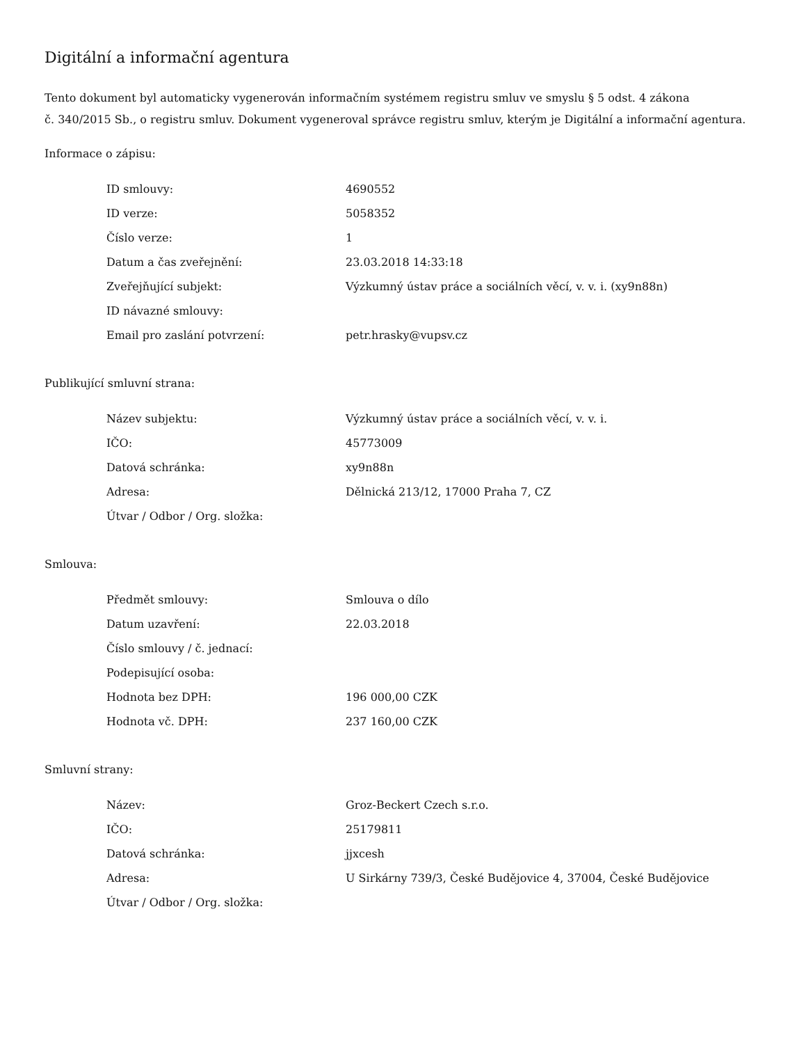Digitální a informační agentura
Tento dokument byl automaticky vygenerován informačním systémem registru smluv ve smyslu § 5 odst. 4 zákona
č. 340/2015 Sb., o registru smluv. Dokument vygeneroval správce registru smluv, kterým je Digitální a informační agentura.
Informace o zápisu:
| ID smlouvy: | 4690552 |
| ID verze: | 5058352 |
| Číslo verze: | 1 |
| Datum a čas zveřejnění: | 23.03.2018 14:33:18 |
| Zveřejňující subjekt: | Výzkumný ústav práce a sociálních věcí, v. v. i. (xy9n88n) |
| ID návazné smlouvy: | |
| Email pro zaslání potvrzení: | petr.hrasky@vupsv.cz |
Publikující smluvní strana:
| Název subjektu: | Výzkumný ústav práce a sociálních věcí, v. v. i. |
| IČO: | 45773009 |
| Datová schránka: | xy9n88n |
| Adresa: | Dělnická 213/12, 17000 Praha 7, CZ |
| Útvar / Odbor / Org. složka: | |
Smlouva:
| Předmět smlouvy: | Smlouva o dílo |
| Datum uzavření: | 22.03.2018 |
| Číslo smlouvy / č. jednací: | |
| Podepisující osoba: | |
| Hodnota bez DPH: | 196 000,00 CZK |
| Hodnota vč. DPH: | 237 160,00 CZK |
Smluvní strany:
| Název: | Groz-Beckert Czech s.r.o. |
| IČO: | 25179811 |
| Datová schránka: | jjxcesh |
| Adresa: | U Sirkárny 739/3, České Budějovice 4, 37004, České Budějovice |
| Útvar / Odbor / Org. složka: | |